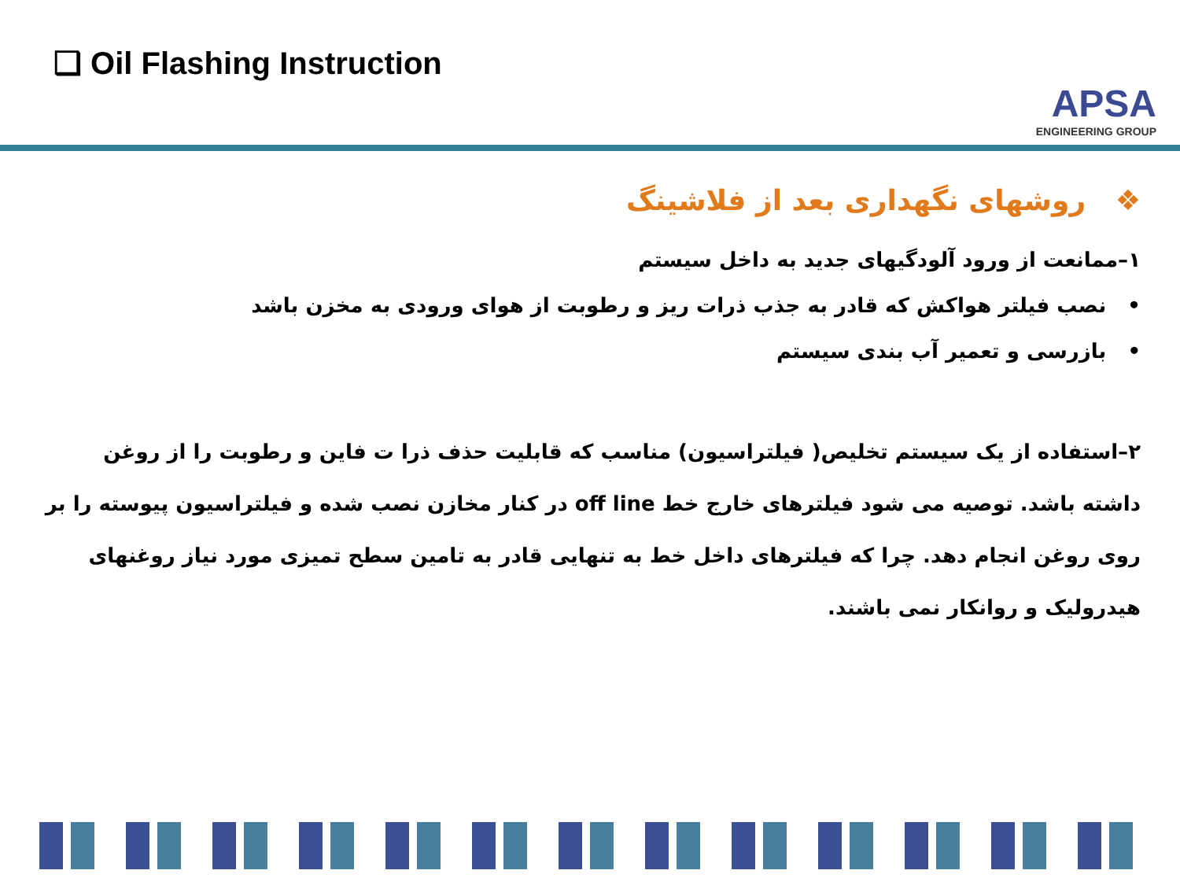❑ Oil Flashing Instruction
APSA
ENGINEERING GROUP
❖ روشهای نگهداری بعد از فلاشینگ
۱–ممانعت از ورود آلودگیهای جدید به داخل سیستم
• نصب فیلتر هواکش که قادر به جذب ذرات ریز و رطوبت از هوای ورودی به مخزن باشد
• بازرسی و تعمیر آب بندی سیستم
۲–استفاده از یک سیستم تخلیص( فیلتراسیون) مناسب که قابلیت حذف ذرا ت فاین و رطوبت را از روغن داشته باشد. توصیه می شود فیلترهای خارج خط off line در کنار مخازن نصب شده و فیلتراسیون پیوسته را بر روی روغن انجام دهد. چرا که فیلترهای داخل خط به تنهایی قادر به تامین سطح تمیزی مورد نیاز روغنهای هیدرولیک و روانکار نمی باشند.